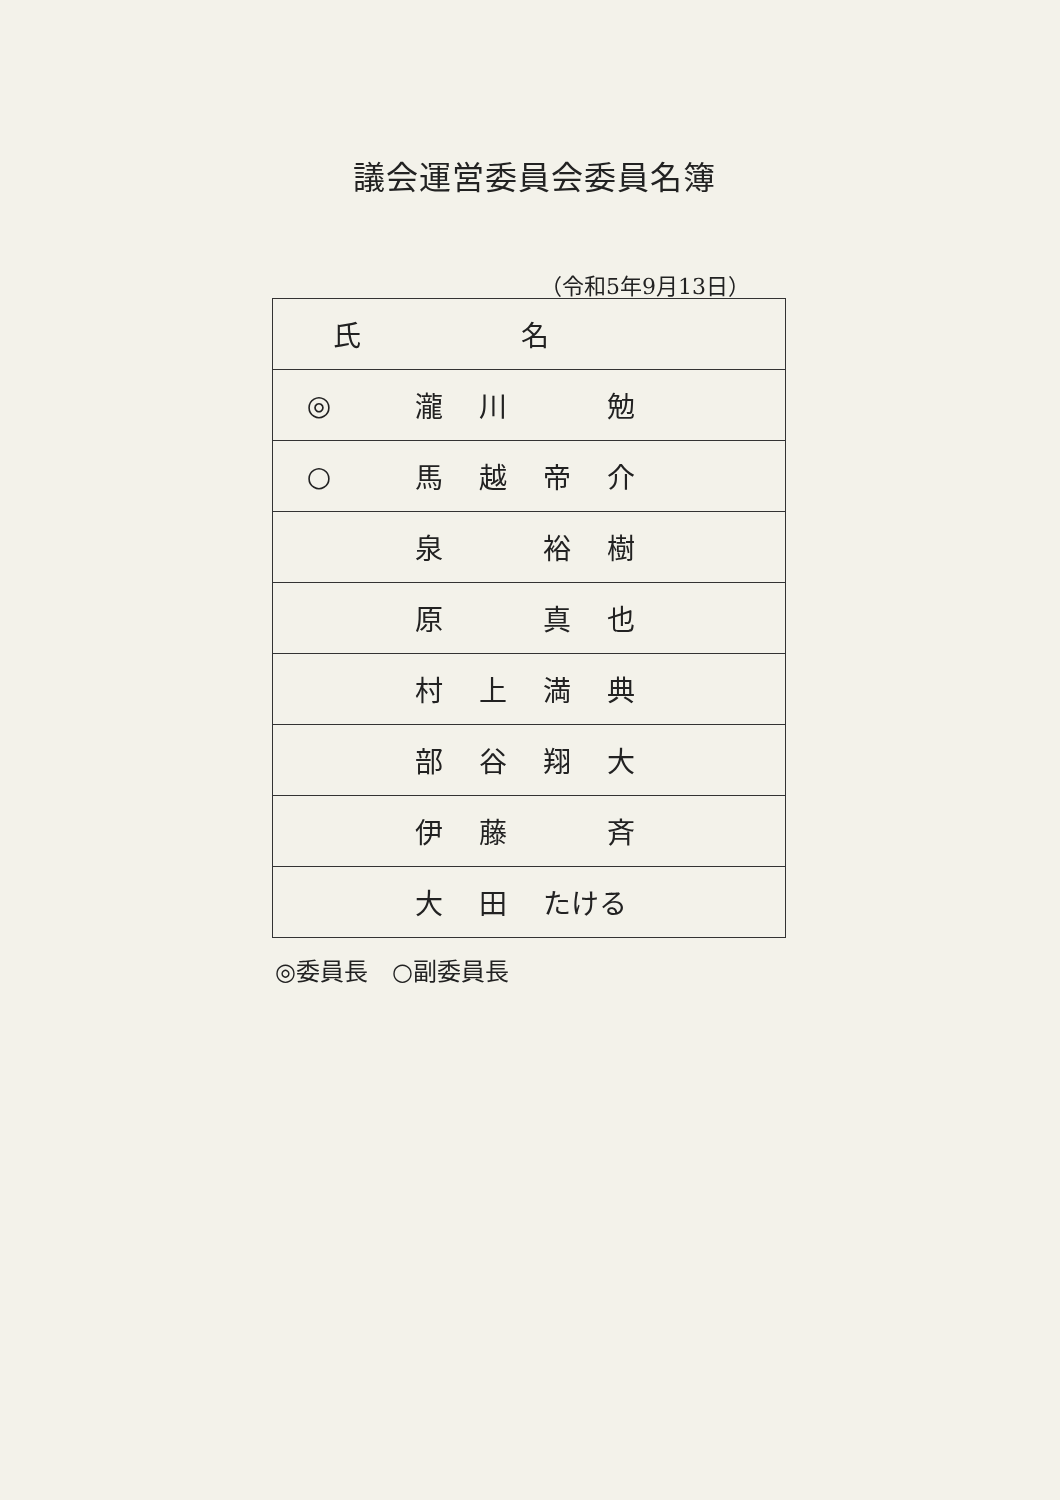議会運営委員会委員名簿
（令和5年9月13日）
| 氏 名 | |
| --- | --- |
| ◎ | 瀧 川 勉 |
| ○ | 馬 越 帝 介 |
| | 泉 裕 樹 |
| | 原 真 也 |
| | 村 上 満 典 |
| | 部 谷 翔 大 |
| | 伊 藤 斉 |
| | 大 田 たける |
◎委員長　○副委員長